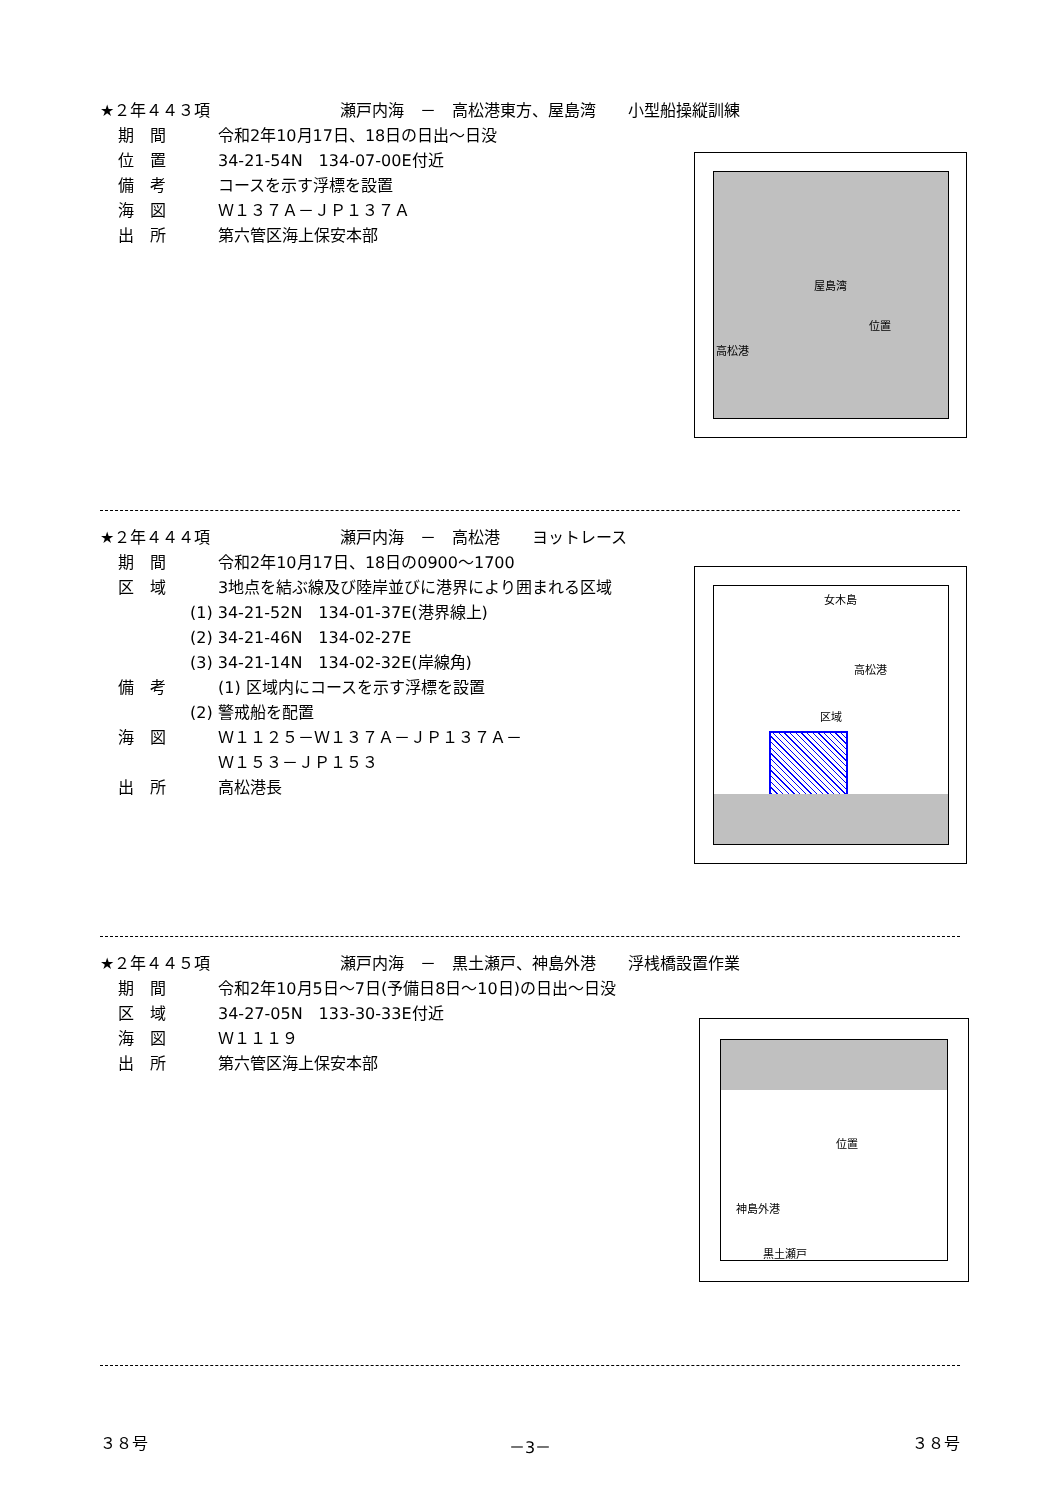★２年４４３項 瀬戸内海　－　高松港東方、屋島湾　　小型船操縦訓練
期　間 令和2年10月17日、18日の日出～日没
位　置 34-21-54N　134-07-00E付近
備　考 コースを示す浮標を設置
海　図 Ｗ１３７Ａ－ＪＰ１３７Ａ
出　所 第六管区海上保安本部
屋島湾
位置
高松港
★２年４４４項 瀬戸内海　－　高松港　　ヨットレース
期　間 令和2年10月17日、18日の0900～1700
区　域 3地点を結ぶ線及び陸岸並びに港界により囲まれる区域
(1) 34-21-52N　134-01-37E(港界線上)
(2) 34-21-46N　134-02-27E
(3) 34-21-14N　134-02-32E(岸線角)
備　考 (1) 区域内にコースを示す浮標を設置
(2) 警戒船を配置
海　図 Ｗ１１２５－Ｗ１３７Ａ－ＪＰ１３７Ａ－
Ｗ１５３－ＪＰ１５３
出　所 高松港長
女木島
高松港
区域
★２年４４５項 瀬戸内海　－　黒土瀬戸、神島外港　　浮桟橋設置作業
期　間 令和2年10月5日～7日(予備日8日～10日)の日出～日没
区　域 34-27-05N　133-30-33E付近
海　図 Ｗ１１１９
出　所 第六管区海上保安本部
位置
神島外港
黒土瀬戸
３８号 －3－ ３８号